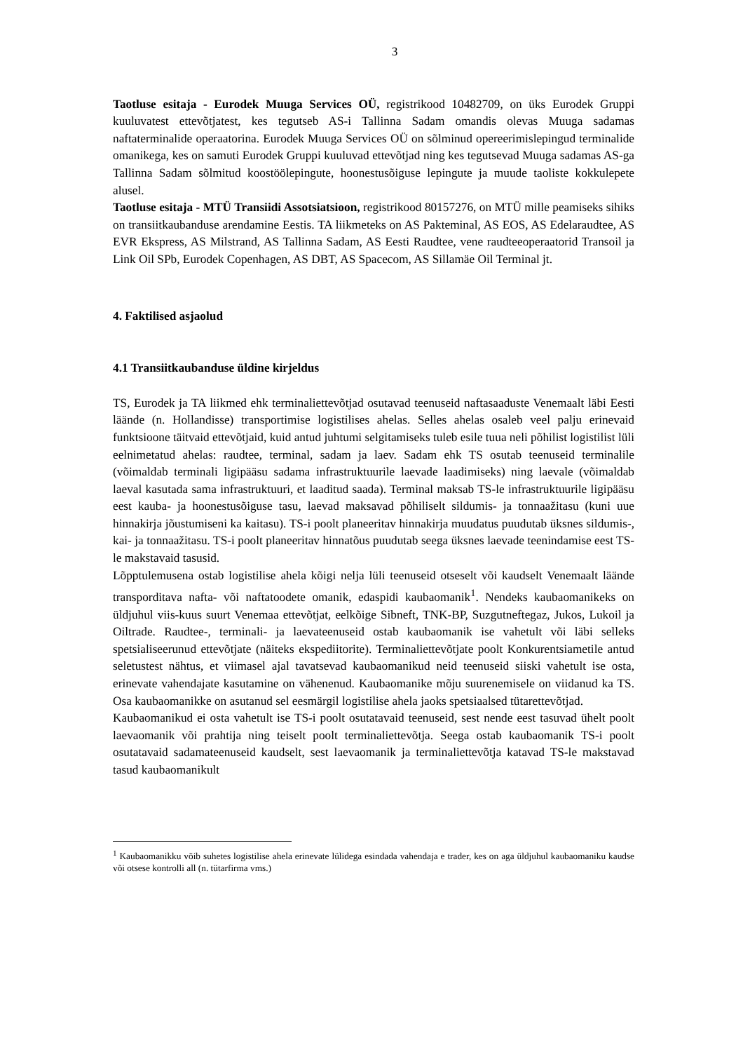3
Taotluse esitaja - Eurodek Muuga Services OÜ, registrikood 10482709, on üks Eurodek Gruppi kuuluvatest ettevõtjatest, kes tegutseb AS-i Tallinna Sadam omandis olevas Muuga sadamas naftaterminalide operaatorina. Eurodek Muuga Services OÜ on sõlminud opereerimislepingud terminalide omanikega, kes on samuti Eurodek Gruppi kuuluvad ettevõtjad ning kes tegutsevad Muuga sadamas AS-ga Tallinna Sadam sõlmitud koostöölepingute, hoonestusõiguse lepingute ja muude taoliste kokkulepete alusel.
Taotluse esitaja - MTÜ Transiidi Assotsiatsioon, registrikood 80157276, on MTÜ mille peamiseks sihiks on transiitkaubanduse arendamine Eestis. TA liikmeteks on AS Pakteminal, AS EOS, AS Edelaraudtee, AS EVR Ekspress, AS Milstrand, AS Tallinna Sadam, AS Eesti Raudtee, vene raudteeoperaatorid Transoil ja Link Oil SPb, Eurodek Copenhagen, AS DBT, AS Spacecom, AS Sillamäe Oil Terminal jt.
4. Faktilised asjaolud
4.1 Transiitkaubanduse üldine kirjeldus
TS, Eurodek ja TA liikmed ehk terminaliettevõtjad osutavad teenuseid naftasaaduste Venemaalt läbi Eesti läände (n. Hollandisse) transportimise logistilises ahelas. Selles ahelas osaleb veel palju erinevaid funktsioone täitvaid ettevõtjaid, kuid antud juhtumi selgitamiseks tuleb esile tuua neli põhilist logistilist lüli eelnimetatud ahelas: raudtee, terminal, sadam ja laev. Sadam ehk TS osutab teenuseid terminalile (võimaldab terminali ligipääsu sadama infrastruktuurile laevade laadimiseks) ning laevale (võimaldab laeval kasutada sama infrastruktuuri, et laaditud saada). Terminal maksab TS-le infrastruktuurile ligipääsu eest kauba- ja hoonestusõiguse tasu, laevad maksavad põhiliselt sildumis- ja tonnaažitasu (kuni uue hinnakirja jõustumiseni ka kaitasu). TS-i poolt planeeritav hinnakirja muudatus puudutab üksnes sildumis-, kai- ja tonnaažitasu. TS-i poolt planeeritav hinnatõus puudutab seega üksnes laevade teenindamise eest TS-le makstavaid tasusid.
Lõpptulemusena ostab logistilise ahela kõigi nelja lüli teenuseid otseselt või kaudselt Venemaalt läände transporditava nafta- või naftatoodete omanik, edaspidi kaubaomanik<sup>1</sup>. Nendeks kaubaomanikeks on üldjuhul viis-kuus suurt Venemaa ettevõtjat, eelkõige Sibneft, TNK-BP, Suzgutneftegaz, Jukos, Lukoil ja Oiltrade. Raudtee-, terminali- ja laevateenuseid ostab kaubaomanik ise vahetult või läbi selleks spetsialiseerunud ettevõtjate (näiteks ekspediitorite). Terminaliettevõtjate poolt Konkurentsiametile antud seletustest nähtus, et viimasel ajal tavatsevad kaubaomanikud neid teenuseid siiski vahetult ise osta, erinevate vahendajate kasutamine on vähenenud. Kaubaomanike mõju suurenemisele on viidanud ka TS. Osa kaubaomanikke on asutanud sel eesmärgil logistilise ahela jaoks spetsiaalsed tütarettevõtjad.
Kaubaomanikud ei osta vahetult ise TS-i poolt osutatavaid teenuseid, sest nende eest tasuvad ühelt poolt laevaomanik või prahtija ning teiselt poolt terminaliettevõtja. Seega ostab kaubaomanik TS-i poolt osutatavaid sadamateenuseid kaudselt, sest laevaomanik ja terminaliettevõtja katavad TS-le makstavad tasud kaubaomanikult
<sup>1</sup> Kaubaomanikku võib suhetes logistilise ahela erinevate lülidega esindada vahendaja e trader, kes on aga üldjuhul kaubaomaniku kaudse või otsese kontrolli all (n. tütarfirma vms.)